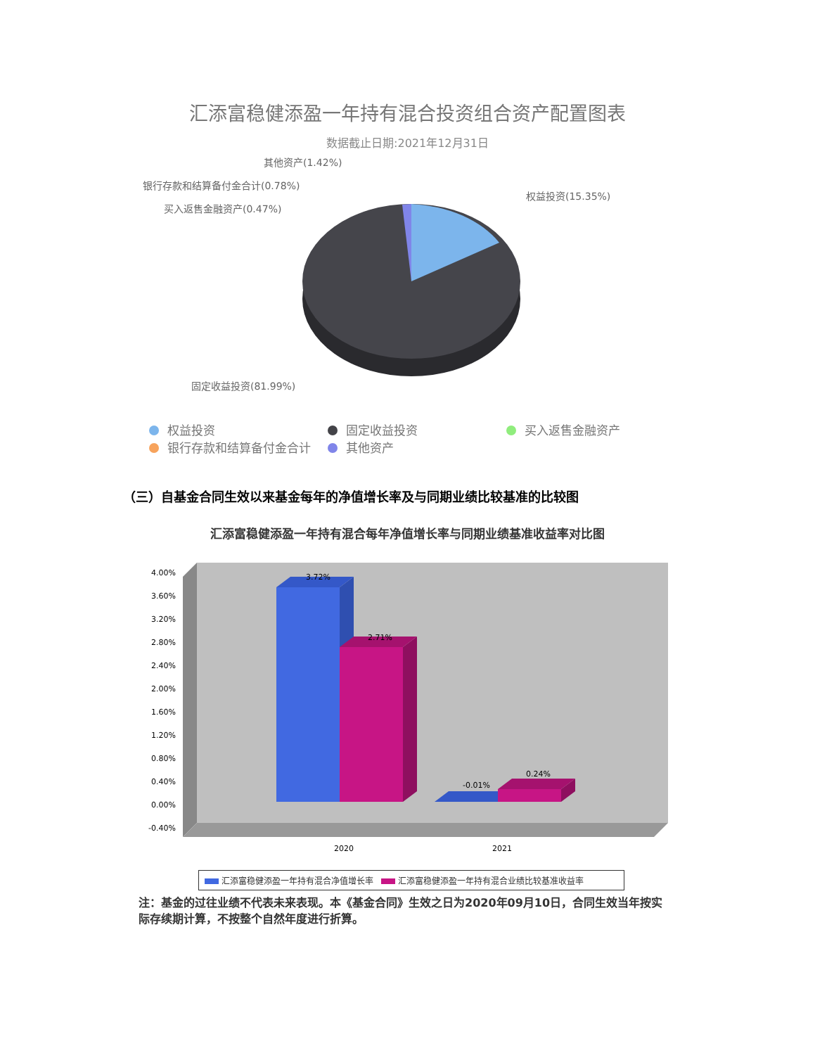汇添富稳健添盈一年持有混合投资组合资产配置图表
数据截止日期:2021年12月31日
其他资产(1.42%)
银行存款和结算备付金合计(0.78%)
买入返售金融资产(0.47%)
权益投资(15.35%)
固定收益投资(81.99%)
权益投资 固定收益投资 买入返售金融资产
银行存款和结算备付金合计 其他资产
（三）自基金合同生效以来基金每年的净值增长率及与同期业绩比较基准的比较图
汇添富稳健添盈一年持有混合每年净值增长率与同期业绩基准收益率对比图
4.00%
3.60%
3.20%
2.80%
2.40%
2.00%
1.60%
1.20%
0.80%
0.40%
0.00%
-0.40%
3.72%
2.71%
-0.01%
0.24%
2020
2021
汇添富稳健添盈一年持有混合净值增长率 汇添富稳健添盈一年持有混合业绩比较基准收益率
注：基金的过往业绩不代表未来表现。本《基金合同》生效之日为2020年09月10日，合同生效当年按实际存续期计算，不按整个自然年度进行折算。